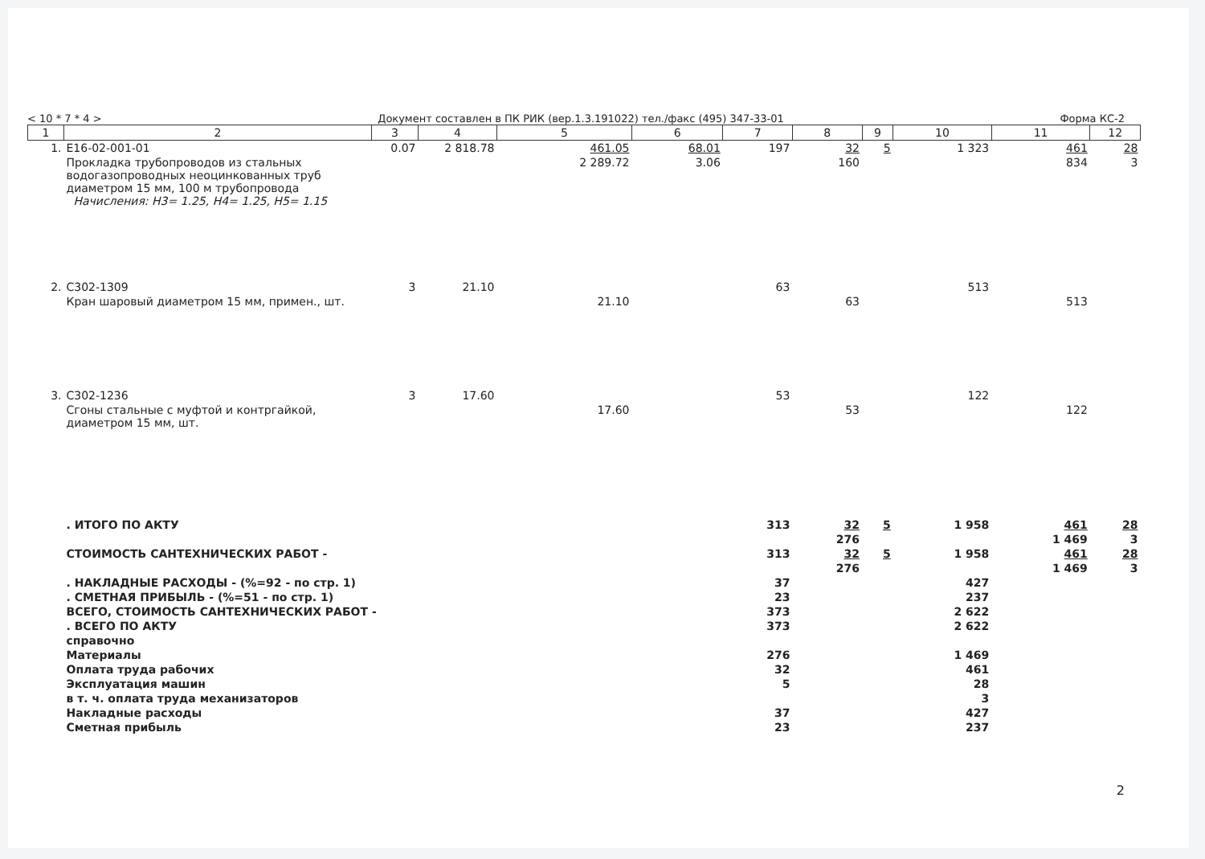< 10 * 7 * 4 > Документ составлен в ПК РИК (вер.1.3.191022) тел./факс (495) 347-33-01 Форма КС-2
| 1 | 2 | 3 | 4 | 5 | 6 | 7 | 8 | 9 | 10 | 11 | 12 |
| --- | --- | --- | --- | --- | --- | --- | --- | --- | --- | --- | --- |
| 1. | Е16-02-001-01 | 0.07 | 2 818.78 | 461.05 | 68.01 | 197 | 32 | 5 | 1 323 | 461 | 28 |
| | Прокладка трубопроводов из стальных водогазопроводных неоцинкованных труб диаметром 15 мм, 100 м трубопровода Начисления: Н3= 1.25, Н4= 1.25, Н5= 1.15 | | | 2 289.72 | 3.06 | | 160 | | | 834 | 3 |
| 2. | С302-1309 | 3 | 21.10 | | | 63 | | | 513 | | |
| | Кран шаровый диаметром 15 мм, примен., шт. | | | 21.10 | | | 63 | | | 513 | |
| 3. | С302-1236 | 3 | 17.60 | | | 53 | | | 122 | | |
| | Сгоны стальные с муфтой и контргайкой, диаметром 15 мм, шт. | | | 17.60 | | | 53 | | | 122 | |
| | . ИТОГО ПО АКТУ | | | | | 313 | 32 | 5 | 1 958 | 461 | 28 |
| | | | | | | | 276 | | | 1 469 | 3 |
| | СТОИМОСТЬ САНТЕХНИЧЕСКИХ РАБОТ - | | | | | 313 | 32 | 5 | 1 958 | 461 | 28 |
| | | | | | | | 276 | | | 1 469 | 3 |
| | . НАКЛАДНЫЕ РАСХОДЫ - (%=92 - по стр. 1) | | | | | 37 | | | 427 | | |
| | . СМЕТНАЯ ПРИБЫЛЬ - (%=51 - по стр. 1) | | | | | 23 | | | 237 | | |
| | ВСЕГО, СТОИМОСТЬ САНТЕХНИЧЕСКИХ РАБОТ - | | | | | 373 | | | 2 622 | | |
| | . ВСЕГО ПО АКТУ | | | | | 373 | | | 2 622 | | |
| | справочно | | | | | | | | | | |
| | Материалы | | | | | 276 | | | 1 469 | | |
| | Оплата труда рабочих | | | | | 32 | | | 461 | | |
| | Эксплуатация машин | | | | | 5 | | | 28 | | |
| | в т. ч. оплата труда механизаторов | | | | | | | | 3 | | |
| | Накладные расходы | | | | | 37 | | | 427 | | |
| | Сметная прибыль | | | | | 23 | | | 237 | | |
2